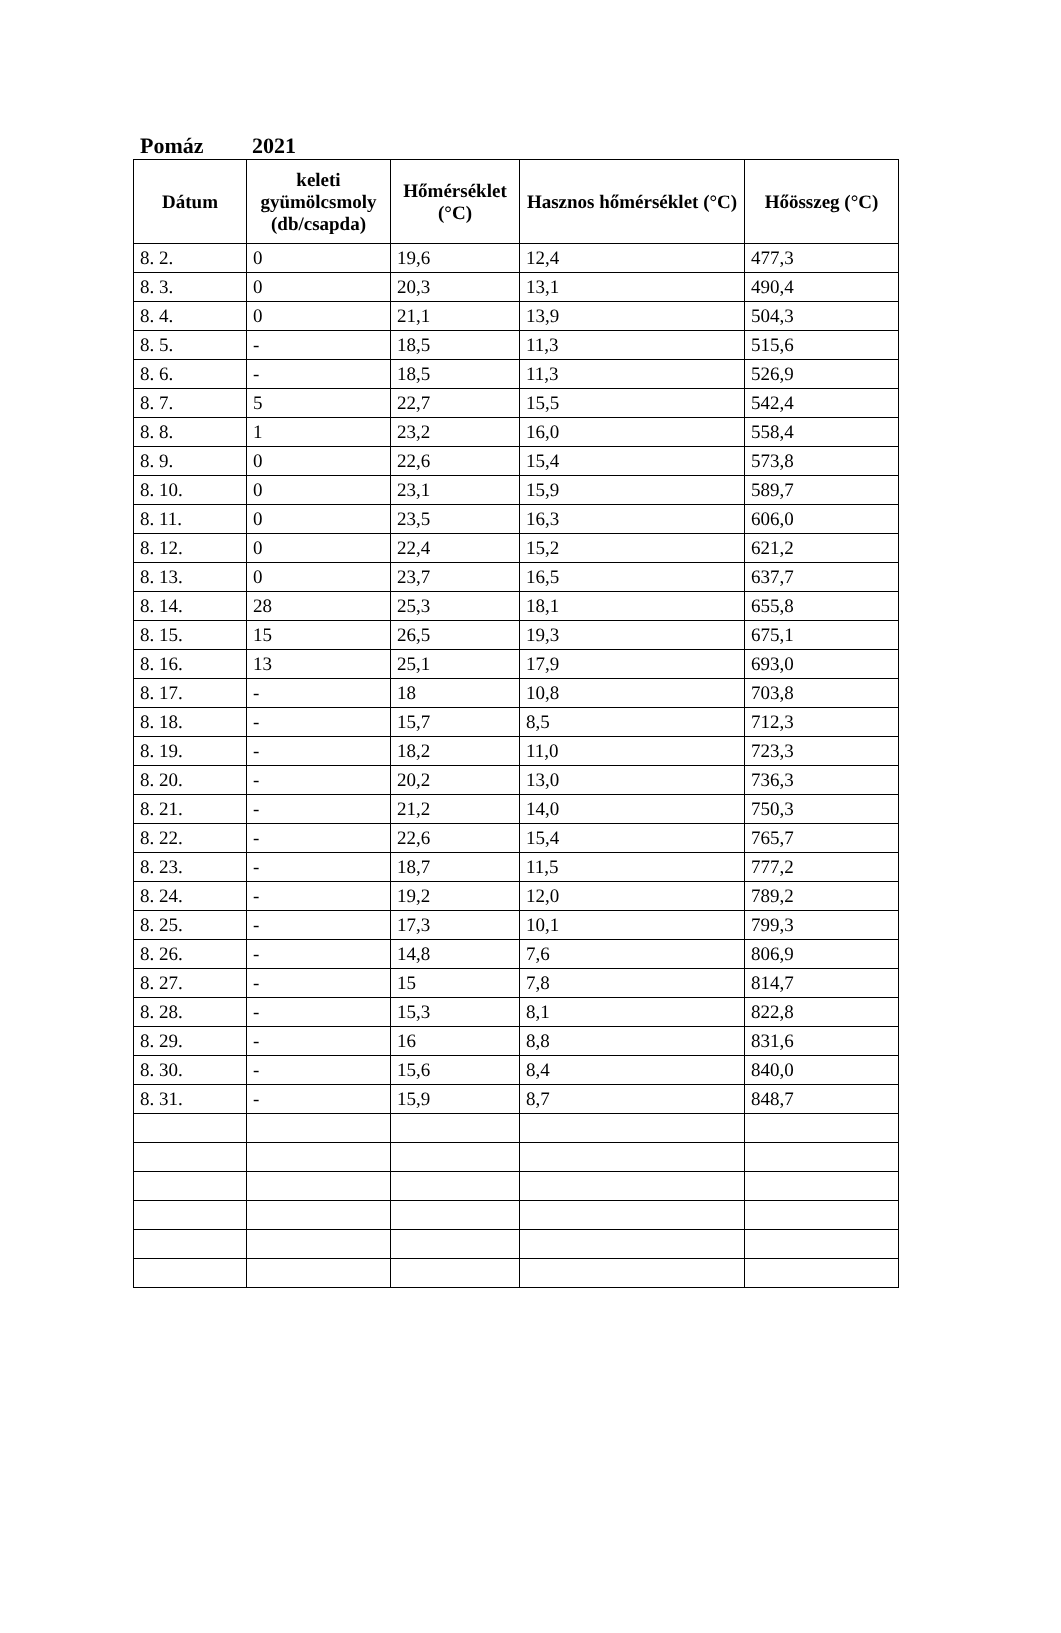Pomáz 2021
| Dátum | keleti gyümölcsmoly (db/csapda) | Hőmérséklet (°C) | Hasznos hőmérséklet (°C) | Hőösszeg (°C) |
| --- | --- | --- | --- | --- |
| 8. 2. | 0 | 19,6 | 12,4 | 477,3 |
| 8. 3. | 0 | 20,3 | 13,1 | 490,4 |
| 8. 4. | 0 | 21,1 | 13,9 | 504,3 |
| 8. 5. | - | 18,5 | 11,3 | 515,6 |
| 8. 6. | - | 18,5 | 11,3 | 526,9 |
| 8. 7. | 5 | 22,7 | 15,5 | 542,4 |
| 8. 8. | 1 | 23,2 | 16,0 | 558,4 |
| 8. 9. | 0 | 22,6 | 15,4 | 573,8 |
| 8. 10. | 0 | 23,1 | 15,9 | 589,7 |
| 8. 11. | 0 | 23,5 | 16,3 | 606,0 |
| 8. 12. | 0 | 22,4 | 15,2 | 621,2 |
| 8. 13. | 0 | 23,7 | 16,5 | 637,7 |
| 8. 14. | 28 | 25,3 | 18,1 | 655,8 |
| 8. 15. | 15 | 26,5 | 19,3 | 675,1 |
| 8. 16. | 13 | 25,1 | 17,9 | 693,0 |
| 8. 17. | - | 18 | 10,8 | 703,8 |
| 8. 18. | - | 15,7 | 8,5 | 712,3 |
| 8. 19. | - | 18,2 | 11,0 | 723,3 |
| 8. 20. | - | 20,2 | 13,0 | 736,3 |
| 8. 21. | - | 21,2 | 14,0 | 750,3 |
| 8. 22. | - | 22,6 | 15,4 | 765,7 |
| 8. 23. | - | 18,7 | 11,5 | 777,2 |
| 8. 24. | - | 19,2 | 12,0 | 789,2 |
| 8. 25. | - | 17,3 | 10,1 | 799,3 |
| 8. 26. | - | 14,8 | 7,6 | 806,9 |
| 8. 27. | - | 15 | 7,8 | 814,7 |
| 8. 28. | - | 15,3 | 8,1 | 822,8 |
| 8. 29. | - | 16 | 8,8 | 831,6 |
| 8. 30. | - | 15,6 | 8,4 | 840,0 |
| 8. 31. | - | 15,9 | 8,7 | 848,7 |